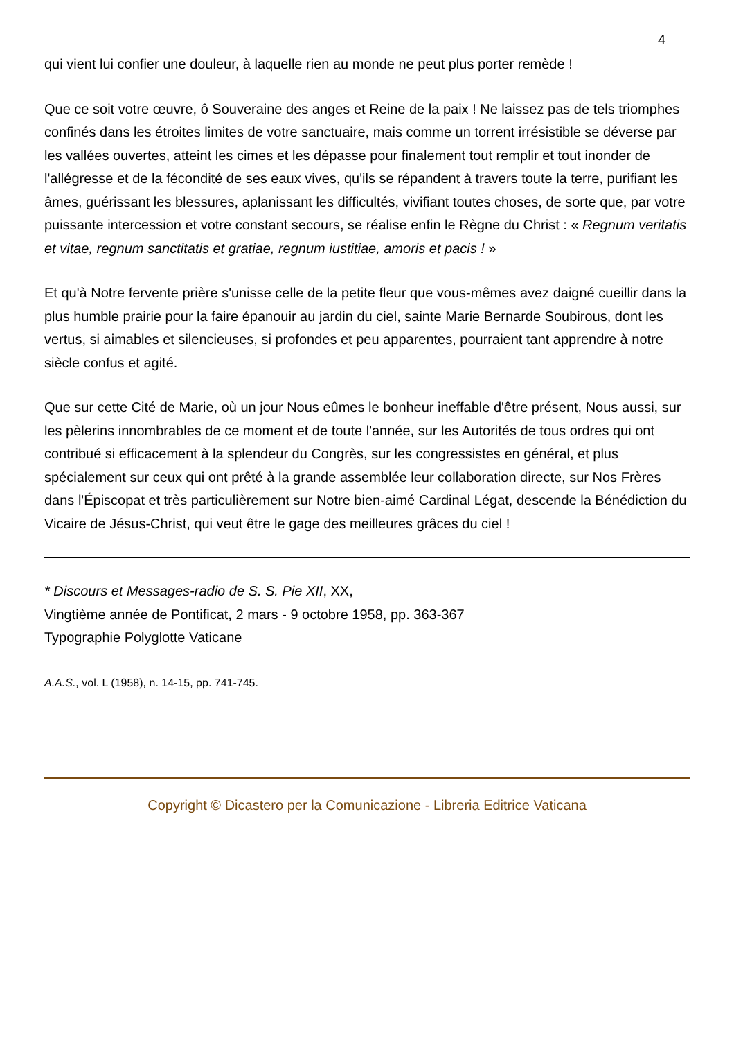4
qui vient lui confier une douleur, à laquelle rien au monde ne peut plus porter remède !
Que ce soit votre œuvre, ô Souveraine des anges et Reine de la paix ! Ne laissez pas de tels triomphes confinés dans les étroites limites de votre sanctuaire, mais comme un torrent irrésistible se déverse par les vallées ouvertes, atteint les cimes et les dépasse pour finalement tout remplir et tout inonder de l'allégresse et de la fécondité de ses eaux vives, qu'ils se répandent à travers toute la terre, purifiant les âmes, guérissant les blessures, aplanissant les difficultés, vivifiant toutes choses, de sorte que, par votre puissante intercession et votre constant secours, se réalise enfin le Règne du Christ : « Regnum veritatis et vitae, regnum sanctitatis et gratiae, regnum iustitiae, amoris et pacis ! »
Et qu'à Notre fervente prière s'unisse celle de la petite fleur que vous-mêmes avez daigné cueillir dans la plus humble prairie pour la faire épanouir au jardin du ciel, sainte Marie Bernarde Soubirous, dont les vertus, si aimables et silencieuses, si profondes et peu apparentes, pourraient tant apprendre à notre siècle confus et agité.
Que sur cette Cité de Marie, où un jour Nous eûmes le bonheur ineffable d'être présent, Nous aussi, sur les pèlerins innombrables de ce moment et de toute l'année, sur les Autorités de tous ordres qui ont contribué si efficacement à la splendeur du Congrès, sur les congressistes en général, et plus spécialement sur ceux qui ont prêté à la grande assemblée leur collaboration directe, sur Nos Frères dans l'Épiscopat et très particulièrement sur Notre bien-aimé Cardinal Légat, descende la Bénédiction du Vicaire de Jésus-Christ, qui veut être le gage des meilleures grâces du ciel !
* Discours et Messages-radio de S. S. Pie XII, XX,
Vingtième année de Pontificat, 2 mars - 9 octobre 1958, pp. 363-367
Typographie Polyglotte Vaticane
A.A.S., vol. L (1958), n. 14-15, pp. 741-745.
Copyright © Dicastero per la Comunicazione - Libreria Editrice Vaticana